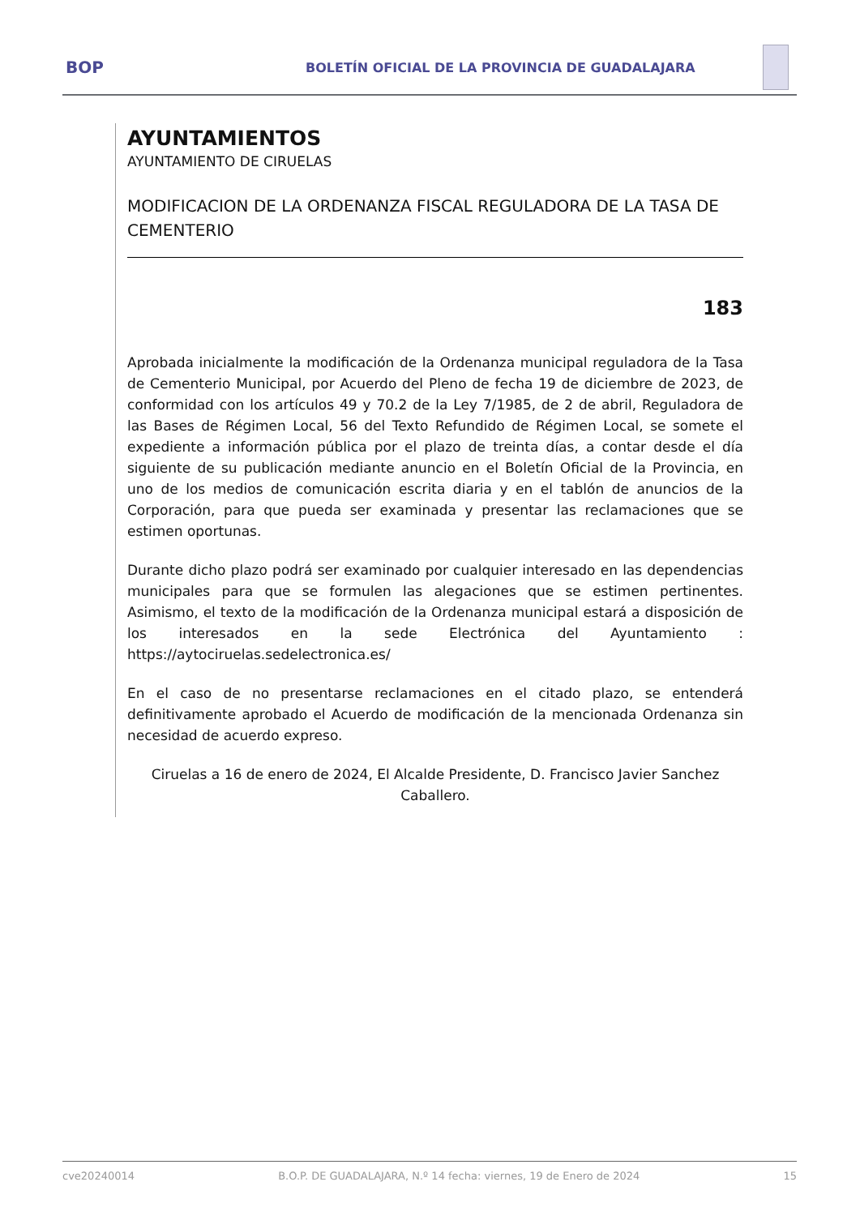BOP
BOLETÍN OFICIAL DE LA PROVINCIA DE GUADALAJARA
AYUNTAMIENTOS
AYUNTAMIENTO DE CIRUELAS
MODIFICACION DE LA ORDENANZA FISCAL REGULADORA DE LA TASA DE CEMENTERIO
183
Aprobada inicialmente la modificación de la Ordenanza municipal reguladora de la Tasa de Cementerio Municipal, por Acuerdo del Pleno de fecha 19 de diciembre de 2023, de conformidad con los artículos 49 y 70.2 de la Ley 7/1985, de 2 de abril, Reguladora de las Bases de Régimen Local, 56 del Texto Refundido de Régimen Local, se somete el expediente a información pública por el plazo de treinta días, a contar desde el día siguiente de su publicación mediante anuncio en el Boletín Oficial de la Provincia, en uno de los medios de comunicación escrita diaria y en el tablón de anuncios de la Corporación, para que pueda ser examinada y presentar las reclamaciones que se estimen oportunas.
Durante dicho plazo podrá ser examinado por cualquier interesado en las dependencias municipales para que se formulen las alegaciones que se estimen pertinentes. Asimismo, el texto de la modificación de la Ordenanza municipal estará a disposición de los interesados en la sede Electrónica del Ayuntamiento : https://aytociruelas.sedelectronica.es/
En el caso de no presentarse reclamaciones en el citado plazo, se entenderá definitivamente aprobado el Acuerdo de modificación de la mencionada Ordenanza sin necesidad de acuerdo expreso.
Ciruelas a 16 de enero de 2024, El Alcalde Presidente, D. Francisco Javier Sanchez Caballero.
cve20240014 B.O.P. DE GUADALAJARA, N.º 14 fecha: viernes, 19 de Enero de 2024 15